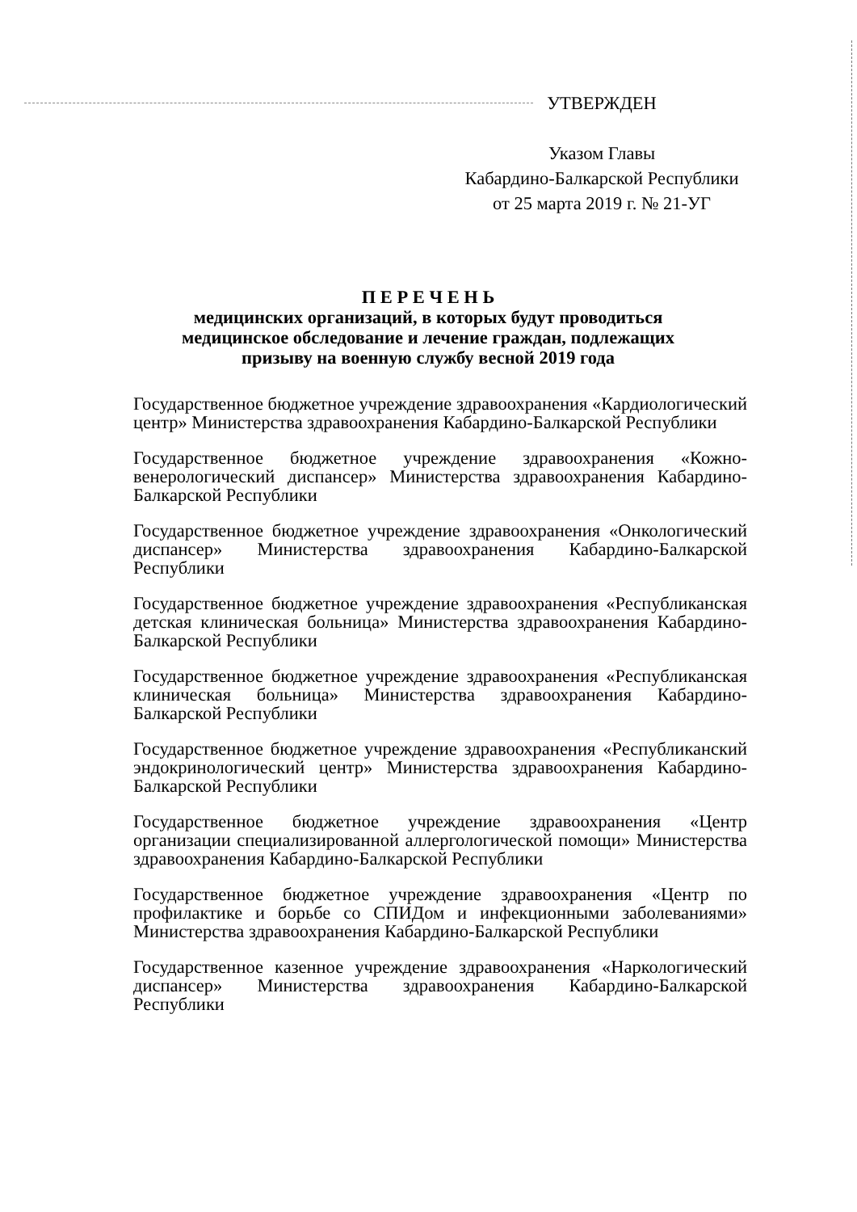УТВЕРЖДЕН
Указом Главы
Кабардино-Балкарской Республики
от 25 марта 2019 г. № 21-УГ
П Е Р Е Ч Е Н Ь
медицинских организаций, в которых будут проводиться
медицинское обследование и лечение граждан, подлежащих
призыву на военную службу весной 2019 года
Государственное бюджетное учреждение здравоохранения «Кардиологический центр» Министерства здравоохранения Кабардино-Балкарской Республики
Государственное бюджетное учреждение здравоохранения «Кожно-венерологический диспансер» Министерства здравоохранения Кабардино-Балкарской Республики
Государственное бюджетное учреждение здравоохранения «Онкологический диспансер» Министерства здравоохранения Кабардино-Балкарской Республики
Государственное бюджетное учреждение здравоохранения «Республиканская детская клиническая больница» Министерства здравоохранения Кабардино-Балкарской Республики
Государственное бюджетное учреждение здравоохранения «Республиканская клиническая больница» Министерства здравоохранения Кабардино-Балкарской Республики
Государственное бюджетное учреждение здравоохранения «Республиканский эндокринологический центр» Министерства здравоохранения Кабардино-Балкарской Республики
Государственное бюджетное учреждение здравоохранения «Центр организации специализированной аллергологической помощи» Министерства здравоохранения Кабардино-Балкарской Республики
Государственное бюджетное учреждение здравоохранения «Центр по профилактике и борьбе со СПИДом и инфекционными заболеваниями» Министерства здравоохранения Кабардино-Балкарской Республики
Государственное казенное учреждение здравоохранения «Наркологический диспансер» Министерства здравоохранения Кабардино-Балкарской Республики